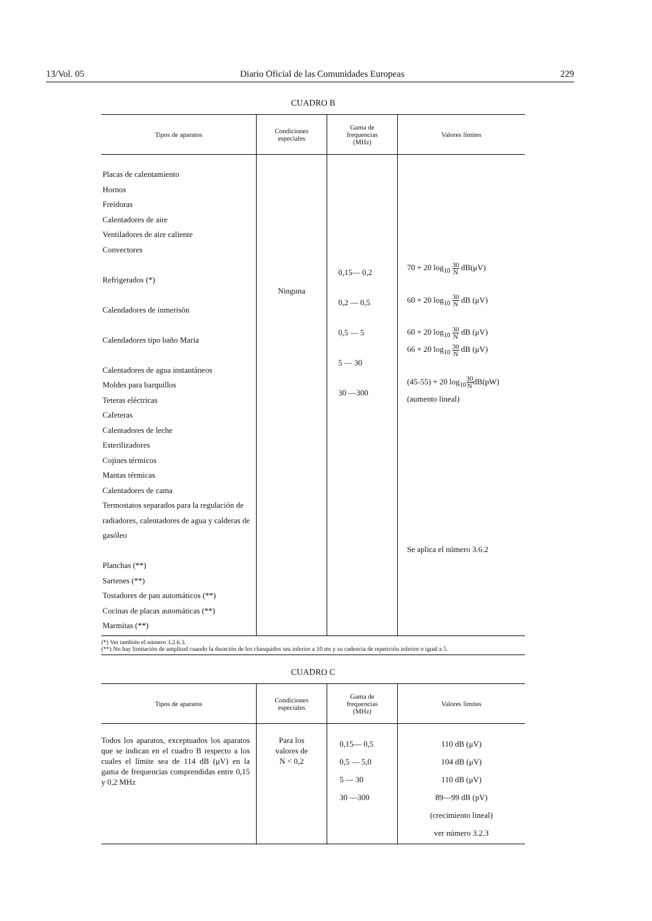13/Vol. 05 Diario Oficial de las Comunidades Europeas 229
CUADRO B
| Tipos de aparatos | Condiciones especiales | Gama de frequencias (MHz) | Valores límites |
| --- | --- | --- | --- |
| Placas de calentamiento Hornos Freidoras Calentadores de aire Ventiladores de aire caliente Convectores Refrigerados (*) Calendadores de inmerisón Calendadores tipo baño Maria Calentadores de agua instantáneos Moldes para barquillos Teteras eléctricas Cafeteras Calentadores de leche Esterilizadores Cojines térmicos Mantas térmicas Calentadores de cama Termostatos separados para la regulación de radiadores, calentadores de agua y calderas de gasóleo Planchas (**) Sartenes (**) Tostadores de pan automáticos (**) Cocinas de placas automáticas (**) Marmitas (**) | Ninguna | 0,15— 0,2 0,2 — 0,5 0,5 — 5 5 — 30 30 —300 | 70 + 20 log<sub>10</sub> 30 N dB(μV) 60 + 20 log<sub>10</sub> 30 N dB (μV) 60 + 20 log<sub>10</sub> 30 N dB (μV) 66 + 20 log<sub>10</sub> 30 N dB (μV) (45-55) + 20 log<sub>10</sub> 30 N dB(pW) (aumento lineal) Se aplica el número 3.6.2 |
(*) Ver también el número 3.2.6.3.
(**) No hay limitación de amplitud cuando la duración de los chasquidos sea inferior a 10 ms y su cadencia de repetición inferior o igual a 5.
CUADRO C
| Tipos de aparatos | Condiciones especiales | Gama de frequencias (MHz) | Valores límites |
| --- | --- | --- | --- |
| Todos los aparatos, exceptuados los aparatos que se indican en el cuadro B respecto a los cuales el límite sea de 114 dB (μV) en la gama de frequencias comprendidas entre 0,15 y 0,2 MHz | Para los valores de N < 0,2 | 0,15— 0,5 0,5 — 5,0 5 — 30 30 —300 | 110 dB (μV) 104 dB (μV) 110 dB (μV) 89—99 dB (pV) (crecimiento lineal) ver número 3.2.3 |